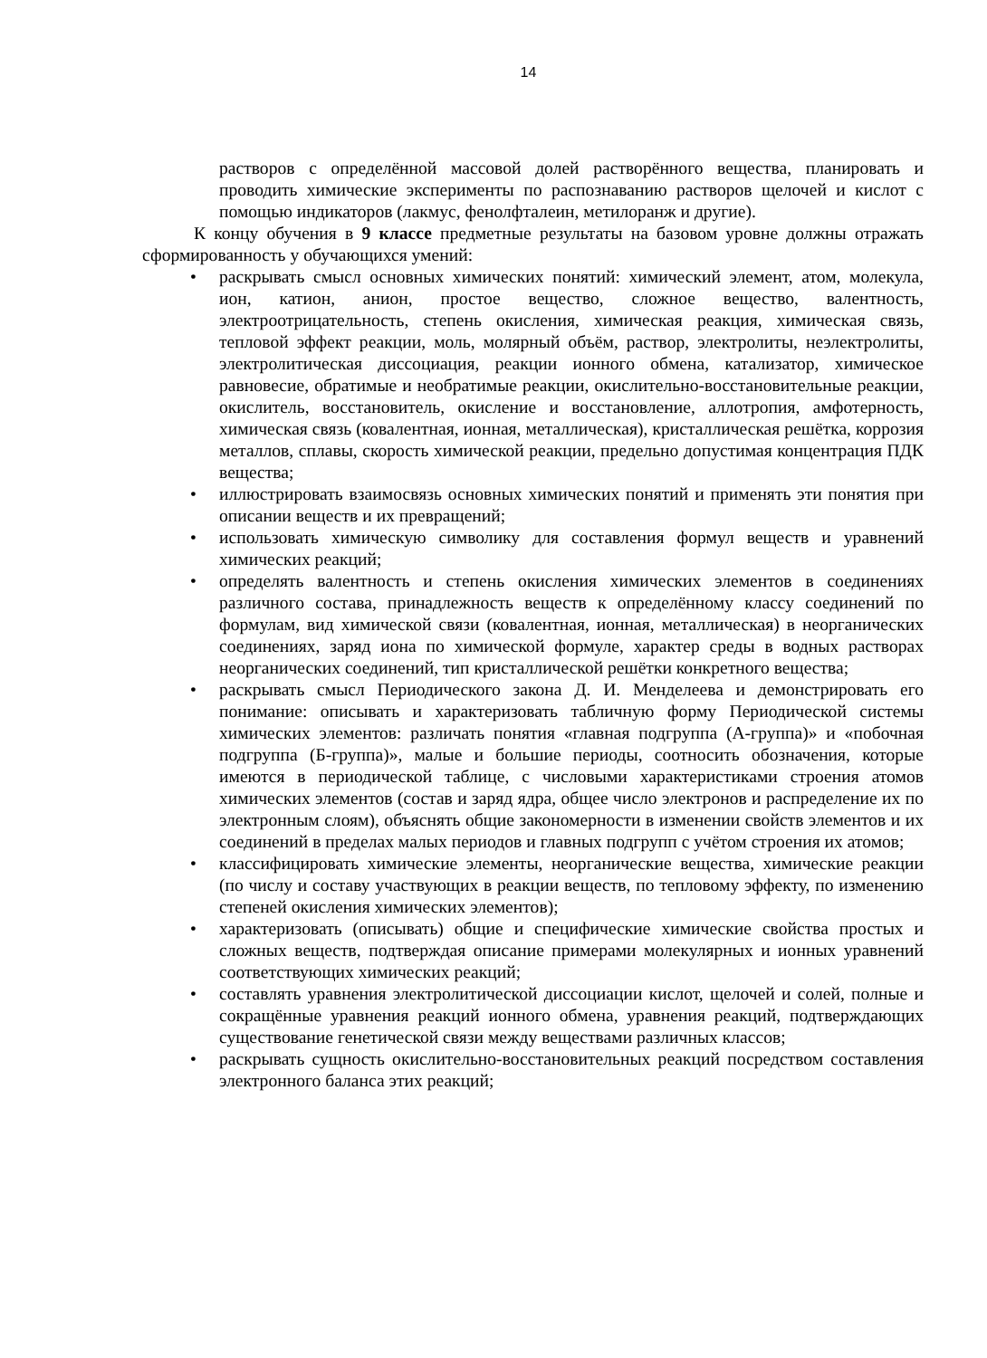14
растворов с определённой массовой долей растворённого вещества, планировать и проводить химические эксперименты по распознаванию растворов щелочей и кислот с помощью индикаторов (лакмус, фенолфталеин, метилоранж и другие).
К концу обучения в 9 классе предметные результаты на базовом уровне должны отражать сформированность у обучающихся умений:
• раскрывать смысл основных химических понятий: химический элемент, атом, молекула, ион, катион, анион, простое вещество, сложное вещество, валентность, электроотрицательность, степень окисления, химическая реакция, химическая связь, тепловой эффект реакции, моль, молярный объём, раствор, электролиты, неэлектролиты, электролитическая диссоциация, реакции ионного обмена, катализатор, химическое равновесие, обратимые и необратимые реакции, окислительно-восстановительные реакции, окислитель, восстановитель, окисление и восстановление, аллотропия, амфотерность, химическая связь (ковалентная, ионная, металлическая), кристаллическая решётка, коррозия металлов, сплавы, скорость химической реакции, предельно допустимая концентрация ПДК вещества;
• иллюстрировать взаимосвязь основных химических понятий и применять эти понятия при описании веществ и их превращений;
• использовать химическую символику для составления формул веществ и уравнений химических реакций;
• определять валентность и степень окисления химических элементов в соединениях различного состава, принадлежность веществ к определённому классу соединений по формулам, вид химической связи (ковалентная, ионная, металлическая) в неорганических соединениях, заряд иона по химической формуле, характер среды в водных растворах неорганических соединений, тип кристаллической решётки конкретного вещества;
• раскрывать смысл Периодического закона Д. И. Менделеева и демонстрировать его понимание: описывать и характеризовать табличную форму Периодической системы химических элементов: различать понятия «главная подгруппа (А-группа)» и «побочная подгруппа (Б-группа)», малые и большие периоды, соотносить обозначения, которые имеются в периодической таблице, с числовыми характеристиками строения атомов химических элементов (состав и заряд ядра, общее число электронов и распределение их по электронным слоям), объяснять общие закономерности в изменении свойств элементов и их соединений в пределах малых периодов и главных подгрупп с учётом строения их атомов;
• классифицировать химические элементы, неорганические вещества, химические реакции (по числу и составу участвующих в реакции веществ, по тепловому эффекту, по изменению степеней окисления химических элементов);
• характеризовать (описывать) общие и специфические химические свойства простых и сложных веществ, подтверждая описание примерами молекулярных и ионных уравнений соответствующих химических реакций;
• составлять уравнения электролитической диссоциации кислот, щелочей и солей, полные и сокращённые уравнения реакций ионного обмена, уравнения реакций, подтверждающих существование генетической связи между веществами различных классов;
• раскрывать сущность окислительно-восстановительных реакций посредством составления электронного баланса этих реакций;